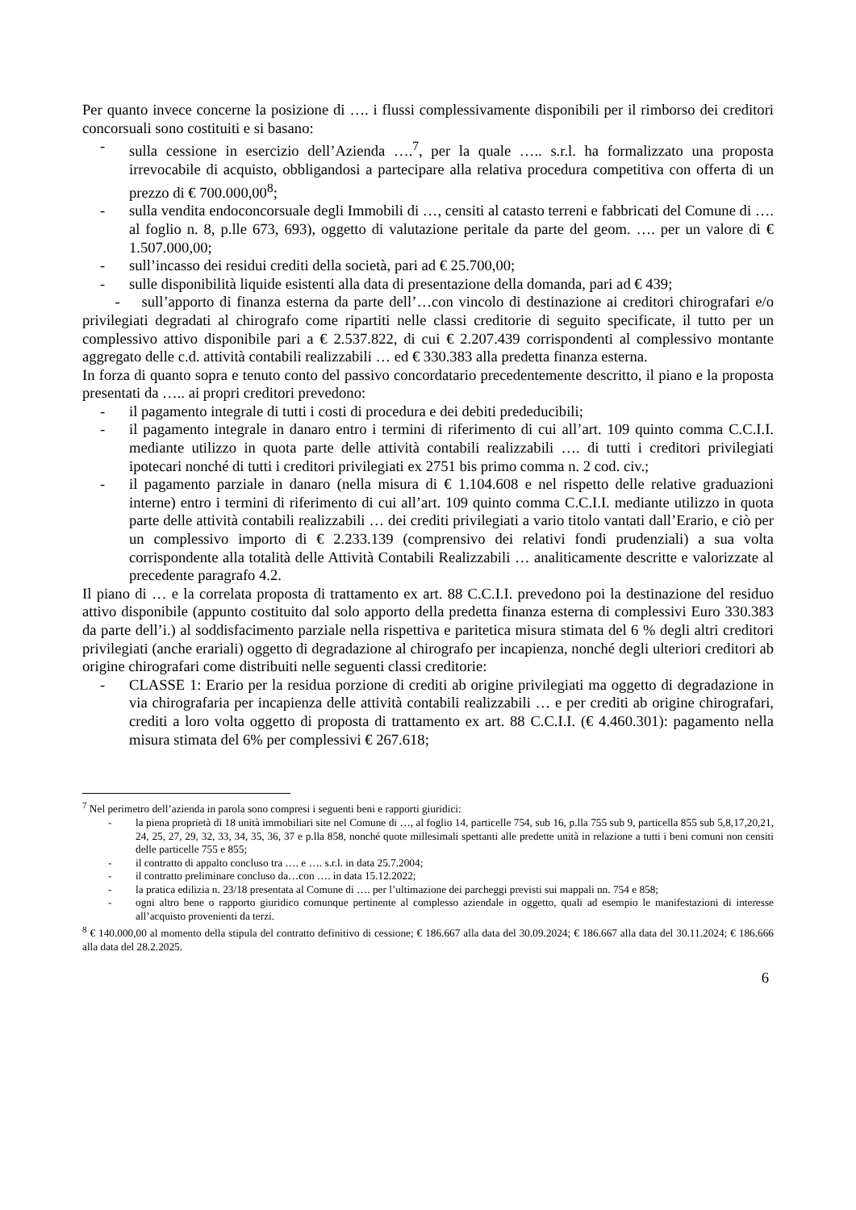Per quanto invece concerne la posizione di …. i flussi complessivamente disponibili per il rimborso dei creditori concorsuali sono costituiti e si basano:
- sulla cessione in esercizio dell’Azienda ….<sup>7</sup>, per la quale ….. s.r.l. ha formalizzato una proposta irrevocabile di acquisto, obbligandosi a partecipare alla relativa procedura competitiva con offerta di un prezzo di € 700.000,00<sup>8</sup>;
- sulla vendita endoconcorsuale degli Immobili di …, censiti al catasto terreni e fabbricati del Comune di …. al foglio n. 8, p.lle 673, 693), oggetto di valutazione peritale da parte del geom. …. per un valore di € 1.507.000,00;
- sull’incasso dei residui crediti della società, pari ad € 25.700,00;
- sulle disponibilità liquide esistenti alla data di presentazione della domanda, pari ad € 439;
- sull’apporto di finanza esterna da parte dell’…con vincolo di destinazione ai creditori chirografari e/o privilegiati degradati al chirografo come ripartiti nelle classi creditorie di seguito specificate, il tutto per un complessivo attivo disponibile pari a € 2.537.822, di cui € 2.207.439 corrispondenti al complessivo montante aggregato delle c.d. attività contabili realizzabili … ed € 330.383 alla predetta finanza esterna.
In forza di quanto sopra e tenuto conto del passivo concordatario precedentemente descritto, il piano e la proposta presentati da ….. ai propri creditori prevedono:
- il pagamento integrale di tutti i costi di procedura e dei debiti prededucibili;
- il pagamento integrale in danaro entro i termini di riferimento di cui all’art. 109 quinto comma C.C.I.I. mediante utilizzo in quota parte delle attività contabili realizzabili …. di tutti i creditori privilegiati ipotecari nonché di tutti i creditori privilegiati ex 2751 bis primo comma n. 2 cod. civ.;
- il pagamento parziale in danaro (nella misura di € 1.104.608 e nel rispetto delle relative graduazioni interne) entro i termini di riferimento di cui all’art. 109 quinto comma C.C.I.I. mediante utilizzo in quota parte delle attività contabili realizzabili … dei crediti privilegiati a vario titolo vantati dall’Erario, e ciò per un complessivo importo di € 2.233.139 (comprensivo dei relativi fondi prudenziali) a sua volta corrispondente alla totalità delle Attività Contabili Realizzabili … analiticamente descritte e valorizzate al precedente paragrafo 4.2.
Il piano di … e la correlata proposta di trattamento ex art. 88 C.C.I.I. prevedono poi la destinazione del residuo attivo disponibile (appunto costituito dal solo apporto della predetta finanza esterna di complessivi Euro 330.383 da parte dell’i.) al soddisfacimento parziale nella rispettiva e paritetica misura stimata del 6 % degli altri creditori privilegiati (anche erariali) oggetto di degradazione al chirografo per incapienza, nonché degli ulteriori creditori ab origine chirografari come distribuiti nelle seguenti classi creditorie:
- CLASSE 1: Erario per la residua porzione di crediti ab origine privilegiati ma oggetto di degradazione in via chirografaria per incapienza delle attività contabili realizzabili … e per crediti ab origine chirografari, crediti a loro volta oggetto di proposta di trattamento ex art. 88 C.C.I.I. (€ 4.460.301): pagamento nella misura stimata del 6% per complessivi € 267.618;
<sup>7</sup> Nel perimetro dell’azienda in parola sono compresi i seguenti beni e rapporti giuridici:
- la piena proprietà di 18 unità immobiliari site nel Comune di …, al foglio 14, particelle 754, sub 16, p.lla 755 sub 9, particella 855 sub 5,8,17,20,21, 24, 25, 27, 29, 32, 33, 34, 35, 36, 37 e p.lla 858, nonché quote millesimali spettanti alle predette unità in relazione a tutti i beni comuni non censiti delle particelle 755 e 855;
- il contratto di appalto concluso tra …. e …. s.r.l. in data 25.7.2004;
- il contratto preliminare concluso da…con …. in data 15.12.2022;
- la pratica edilizia n. 23/18 presentata al Comune di …. per l’ultimazione dei parcheggi previsti sui mappali nn. 754 e 858;
- ogni altro bene o rapporto giuridico comunque pertinente al complesso aziendale in oggetto, quali ad esempio le manifestazioni di interesse all’acquisto provenienti da terzi.
<sup>8</sup> € 140.000,00 al momento della stipula del contratto definitivo di cessione; € 186.667 alla data del 30.09.2024; € 186.667 alla data del 30.11.2024; € 186.666 alla data del 28.2.2025.
6